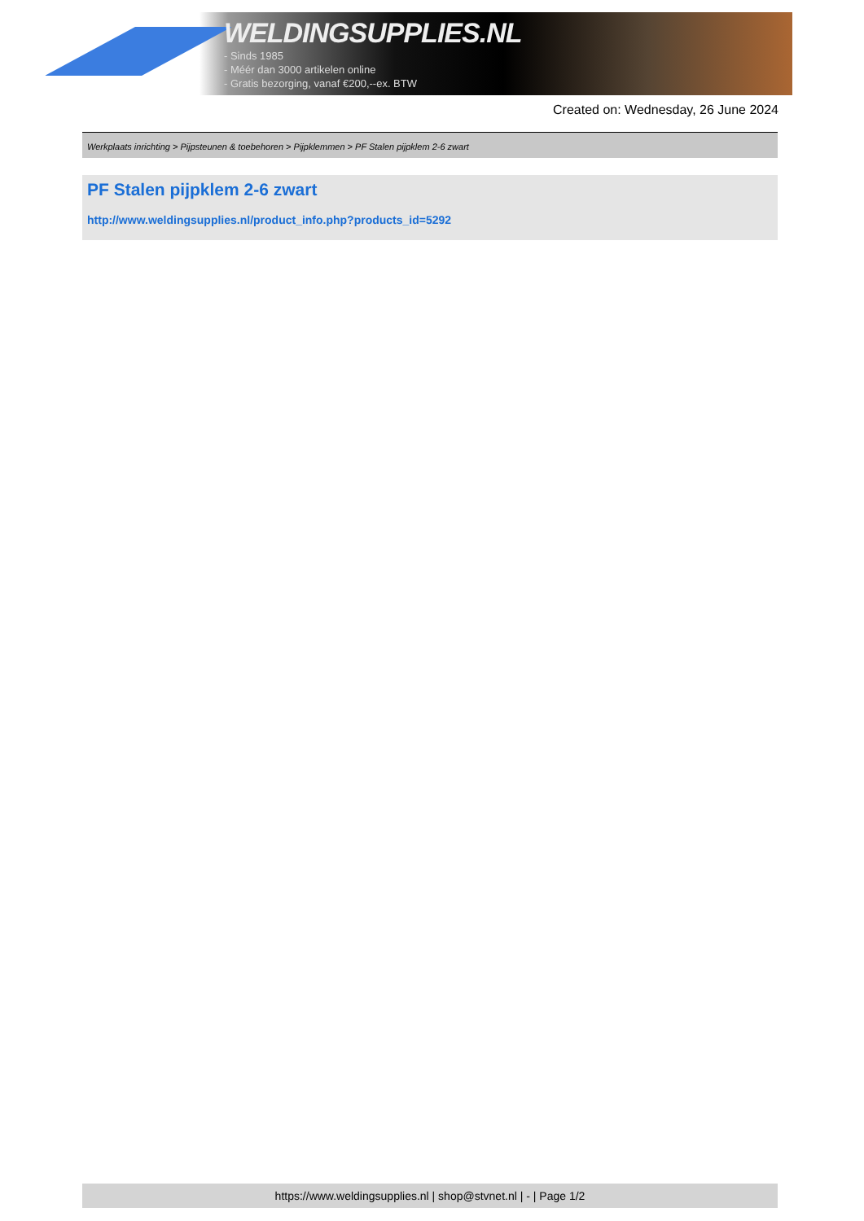WELDINGSUPPLIES.NL
- Sinds 1985
- Méér dan 3000 artikelen online
- Gratis bezorging, vanaf €200,--ex. BTW
Created on: Wednesday, 26 June 2024
Werkplaats inrichting > Pijpsteunen & toebehoren > Pijpklemmen > PF Stalen pijpklem 2-6 zwart
PF Stalen pijpklem 2-6 zwart
http://www.weldingsupplies.nl/product_info.php?products_id=5292
https://www.weldingsupplies.nl | shop@stvnet.nl | - | Page 1/2